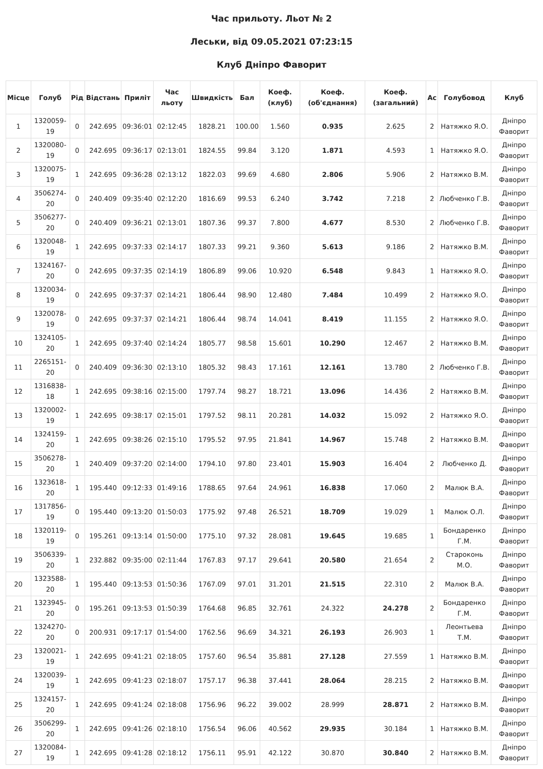Час прильоту. Льот № 2
Леськи, від 09.05.2021 07:23:15
Клуб Дніпро Фаворит
| Місце | Голуб | Рід | Відстань | Приліт | Час льоту | Швидкість | Бал | Коеф. (клуб) | Коеф. (об'єднання) | Коеф. (загальний) | Ас | Голубовод | Клуб |
| --- | --- | --- | --- | --- | --- | --- | --- | --- | --- | --- | --- | --- | --- |
| 1 | 1320059-19 | 0 | 242.695 | 09:36:01 | 02:12:45 | 1828.21 | 100.00 | 1.560 | 0.935 | 2.625 | 2 | Натяжко Я.О. | Дніпро Фаворит |
| 2 | 1320080-19 | 0 | 242.695 | 09:36:17 | 02:13:01 | 1824.55 | 99.84 | 3.120 | 1.871 | 4.593 | 1 | Натяжко Я.О. | Дніпро Фаворит |
| 3 | 1320075-19 | 1 | 242.695 | 09:36:28 | 02:13:12 | 1822.03 | 99.69 | 4.680 | 2.806 | 5.906 | 2 | Натяжко В.М. | Дніпро Фаворит |
| 4 | 3506274-20 | 0 | 240.409 | 09:35:40 | 02:12:20 | 1816.69 | 99.53 | 6.240 | 3.742 | 7.218 | 2 | Любченко Г.В. | Дніпро Фаворит |
| 5 | 3506277-20 | 0 | 240.409 | 09:36:21 | 02:13:01 | 1807.36 | 99.37 | 7.800 | 4.677 | 8.530 | 2 | Любченко Г.В. | Дніпро Фаворит |
| 6 | 1320048-19 | 1 | 242.695 | 09:37:33 | 02:14:17 | 1807.33 | 99.21 | 9.360 | 5.613 | 9.186 | 2 | Натяжко В.М. | Дніпро Фаворит |
| 7 | 1324167-20 | 0 | 242.695 | 09:37:35 | 02:14:19 | 1806.89 | 99.06 | 10.920 | 6.548 | 9.843 | 1 | Натяжко Я.О. | Дніпро Фаворит |
| 8 | 1320034-19 | 0 | 242.695 | 09:37:37 | 02:14:21 | 1806.44 | 98.90 | 12.480 | 7.484 | 10.499 | 2 | Натяжко Я.О. | Дніпро Фаворит |
| 9 | 1320078-19 | 0 | 242.695 | 09:37:37 | 02:14:21 | 1806.44 | 98.74 | 14.041 | 8.419 | 11.155 | 2 | Натяжко Я.О. | Дніпро Фаворит |
| 10 | 1324105-20 | 1 | 242.695 | 09:37:40 | 02:14:24 | 1805.77 | 98.58 | 15.601 | 10.290 | 12.467 | 2 | Натяжко В.М. | Дніпро Фаворит |
| 11 | 2265151-20 | 0 | 240.409 | 09:36:30 | 02:13:10 | 1805.32 | 98.43 | 17.161 | 12.161 | 13.780 | 2 | Любченко Г.В. | Дніпро Фаворит |
| 12 | 1316838-18 | 1 | 242.695 | 09:38:16 | 02:15:00 | 1797.74 | 98.27 | 18.721 | 13.096 | 14.436 | 2 | Натяжко В.М. | Дніпро Фаворит |
| 13 | 1320002-19 | 1 | 242.695 | 09:38:17 | 02:15:01 | 1797.52 | 98.11 | 20.281 | 14.032 | 15.092 | 2 | Натяжко Я.О. | Дніпро Фаворит |
| 14 | 1324159-20 | 1 | 242.695 | 09:38:26 | 02:15:10 | 1795.52 | 97.95 | 21.841 | 14.967 | 15.748 | 2 | Натяжко В.М. | Дніпро Фаворит |
| 15 | 3506278-20 | 1 | 240.409 | 09:37:20 | 02:14:00 | 1794.10 | 97.80 | 23.401 | 15.903 | 16.404 | 2 | Любченко Д. | Дніпро Фаворит |
| 16 | 1323618-20 | 1 | 195.440 | 09:12:33 | 01:49:16 | 1788.65 | 97.64 | 24.961 | 16.838 | 17.060 | 2 | Малюк В.А. | Дніпро Фаворит |
| 17 | 1317856-19 | 0 | 195.440 | 09:13:20 | 01:50:03 | 1775.92 | 97.48 | 26.521 | 18.709 | 19.029 | 1 | Малюк О.Л. | Дніпро Фаворит |
| 18 | 1320119-19 | 0 | 195.261 | 09:13:14 | 01:50:00 | 1775.10 | 97.32 | 28.081 | 19.645 | 19.685 | 1 | Бондаренко Г.М. | Дніпро Фаворит |
| 19 | 3506339-20 | 1 | 232.882 | 09:35:00 | 02:11:44 | 1767.83 | 97.17 | 29.641 | 20.580 | 21.654 | 2 | Староконь М.О. | Дніпро Фаворит |
| 20 | 1323588-20 | 1 | 195.440 | 09:13:53 | 01:50:36 | 1767.09 | 97.01 | 31.201 | 21.515 | 22.310 | 2 | Малюк В.А. | Дніпро Фаворит |
| 21 | 1323945-20 | 0 | 195.261 | 09:13:53 | 01:50:39 | 1764.68 | 96.85 | 32.761 | 24.322 | 24.278 | 2 | Бондаренко Г.М. | Дніпро Фаворит |
| 22 | 1324270-20 | 0 | 200.931 | 09:17:17 | 01:54:00 | 1762.56 | 96.69 | 34.321 | 26.193 | 26.903 | 1 | Леонтьева Т.М. | Дніпро Фаворит |
| 23 | 1320021-19 | 1 | 242.695 | 09:41:21 | 02:18:05 | 1757.60 | 96.54 | 35.881 | 27.128 | 27.559 | 1 | Натяжко В.М. | Дніпро Фаворит |
| 24 | 1320039-19 | 1 | 242.695 | 09:41:23 | 02:18:07 | 1757.17 | 96.38 | 37.441 | 28.064 | 28.215 | 2 | Натяжко В.М. | Дніпро Фаворит |
| 25 | 1324157-20 | 1 | 242.695 | 09:41:24 | 02:18:08 | 1756.96 | 96.22 | 39.002 | 28.999 | 28.871 | 2 | Натяжко В.М. | Дніпро Фаворит |
| 26 | 3506299-20 | 1 | 242.695 | 09:41:26 | 02:18:10 | 1756.54 | 96.06 | 40.562 | 29.935 | 30.184 | 1 | Натяжко В.М. | Дніпро Фаворит |
| 27 | 1320084-19 | 1 | 242.695 | 09:41:28 | 02:18:12 | 1756.11 | 95.91 | 42.122 | 30.870 | 30.840 | 2 | Натяжко В.М. | Дніпро Фаворит |